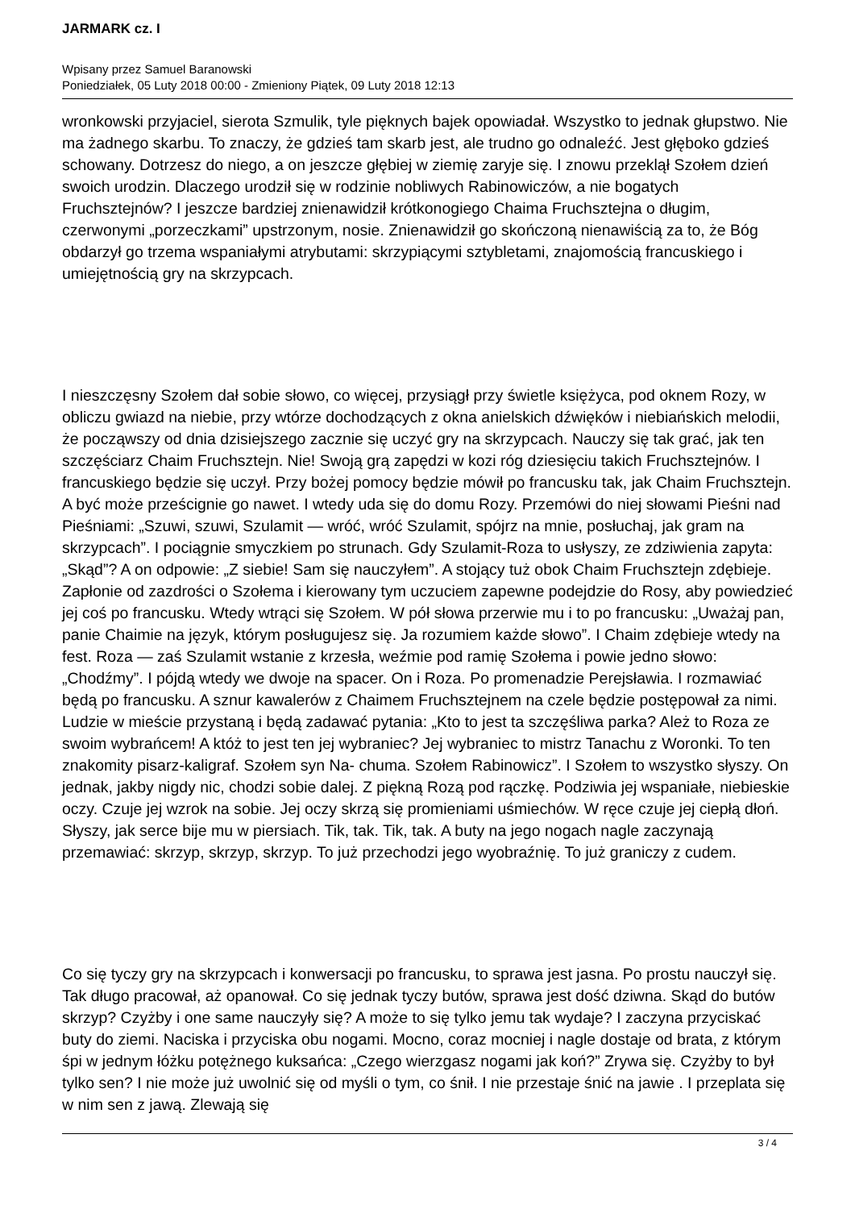JARMARK cz. I
Wpisany przez Samuel Baranowski
Poniedziałek, 05 Luty 2018 00:00 - Zmieniony Piątek, 09 Luty 2018 12:13
wronkowski przyjaciel, sierota Szmulik, tyle pięknych bajek opowiadał. Wszystko to jednak głupstwo. Nie ma żadnego skarbu. To znaczy, że gdzieś tam skarb jest, ale trudno go odnaleźć. Jest głęboko gdzieś schowany. Dotrzesz do niego, a on jeszcze głębiej w ziemię zaryje się. I znowu przeklął Szołem dzień swoich urodzin. Dlaczego urodził się w rodzinie nobliwych Rabinowiczów, a nie bogatych Fruchsztejnów? I jeszcze bardziej znienawidził krótkonogiego Chaima Fruchsztejna o długim, czerwonymi „porzeczkami” upstrzonym, nosie. Znienawidził go skończoną nienawiścią za to, że Bóg obdarzył go trzema wspaniałymi atrybutami: skrzypiącymi sztybletami, znajomością francuskiego i umiejętnością gry na skrzypcach.
I nieszczęsny Szołem dał sobie słowo, co więcej, przysiągł przy świetle księżyca, pod oknem Rozy, w obliczu gwiazd na niebie, przy wtórze dochodzących z okna anielskich dźwięków i niebiańskich melodii, że począwszy od dnia dzisiejszego zacznie się uczyć gry na skrzypcach. Nauczy się tak grać, jak ten szczęściarz Chaim Fruchsztejn. Nie! Swoją grą zapędzi w kozi róg dziesięciu takich Fruchsztejnów. I francuskiego będzie się uczył. Przy bożej pomocy będzie mówił po francusku tak, jak Chaim Fruchsztejn. A być może prześcignie go nawet. I wtedy uda się do domu Rozy. Przemówi do niej słowami Pieśni nad Pieśniami: „Szuwi, szuwi, Szulamit — wróć, wróć Szulamit, spójrz na mnie, posłuchaj, jak gram na skrzypcach”. I pociągnie smyczkiem po strunach. Gdy Szulamit-Roza to usłyszy, ze zdziwienia zapyta: „Skąd”? A on odpowie: „Z siebie! Sam się nauczyłem”. A stojący tuż obok Chaim Fruchsztejn zdębieje. Zapłonie od zazdrości o Szołema i kierowany tym uczuciem zapewne podejdzie do Rosy, aby powiedzieć jej coś po francusku. Wtedy wtrąci się Szołem. W pół słowa przerwie mu i to po francusku: „Uważaj pan, panie Chaimie na język, którym posługujesz się. Ja rozumiem każde słowo”. I Chaim zdębieje wtedy na fest. Roza — zaś Szulamit wstanie z krzesła, weźmie pod ramię Szołema i powie jedno słowo: „Chodźmy”. I pójdą wtedy we dwoje na spacer. On i Roza. Po promenadzie Perejsławia. I rozmawiać będą po francusku. A sznur kawalerów z Chaimem Fruchsztejnem na czele będzie postępował za nimi. Ludzie w mieście przystaną i będą zadawać pytania: „Kto to jest ta szczęśliwa parka? Ależ to Roza ze swoim wybrańcem! A któż to jest ten jej wybraniec? Jej wybraniec to mistrz Tanachu z Woronki. To ten znakomity pisarz-kaligraf. Szołem syn Na- chuma. Szołem Rabinowicz”. I Szołem to wszystko słyszy. On jednak, jakby nigdy nic, chodzi sobie dalej. Z piękną Rozą pod rączkę. Podziwia jej wspaniałe, niebieskie oczy. Czuje jej wzrok na sobie. Jej oczy skrzą się promieniami uśmiechów. W ręce czuje jej ciepłą dłoń. Słyszy, jak serce bije mu w piersiach. Tik, tak. Tik, tak. A buty na jego nogach nagle zaczynają przemawiać: skrzyp, skrzyp, skrzyp. To już przechodzi jego wyobraźnię. To już graniczy z cudem.
Co się tyczy gry na skrzypcach i konwersacji po francusku, to sprawa jest jasna. Po prostu nauczył się. Tak długo pracował, aż opanował. Co się jednak tyczy butów, sprawa jest dość dziwna. Skąd do butów skrzyp? Czyżby i one same nauczyły się? A może to się tylko jemu tak wydaje? I zaczyna przyciskać buty do ziemi. Naciska i przyciska obu nogami. Mocno, coraz mocniej i nagle dostaje od brata, z którym śpi w jednym łóżku potężnego kuksańca: „Czego wierzgasz nogami jak koń?” Zrywa się. Czyżby to był tylko sen? I nie może już uwolnić się od myśli o tym, co śnił. I nie przestaje śnić na jawie . I przeplata się w nim sen z jawą. Zlewają się
3 / 4